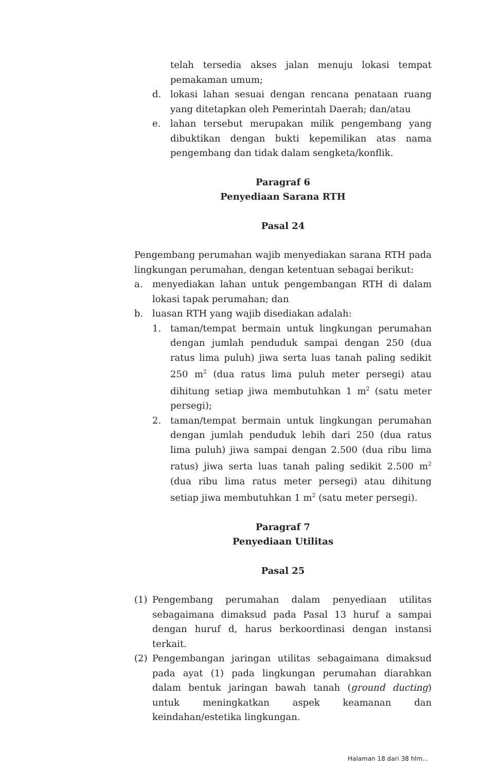telah tersedia akses jalan menuju lokasi tempat pemakaman umum;
d. lokasi lahan sesuai dengan rencana penataan ruang yang ditetapkan oleh Pemerintah Daerah; dan/atau
e. lahan tersebut merupakan milik pengembang yang dibuktikan dengan bukti kepemilikan atas nama pengembang dan tidak dalam sengketa/konflik.
Paragraf 6
Penyediaan Sarana RTH
Pasal 24
Pengembang perumahan wajib menyediakan sarana RTH pada lingkungan perumahan, dengan ketentuan sebagai berikut:
a. menyediakan lahan untuk pengembangan RTH di dalam lokasi tapak perumahan; dan
b. luasan RTH yang wajib disediakan adalah:
1. taman/tempat bermain untuk lingkungan perumahan dengan jumlah penduduk sampai dengan 250 (dua ratus lima puluh) jiwa serta luas tanah paling sedikit 250 m<sup>2</sup> (dua ratus lima puluh meter persegi) atau dihitung setiap jiwa membutuhkan 1 m<sup>2</sup> (satu meter persegi);
2. taman/tempat bermain untuk lingkungan perumahan dengan jumlah penduduk lebih dari 250 (dua ratus lima puluh) jiwa sampai dengan 2.500 (dua ribu lima ratus) jiwa serta luas tanah paling sedikit 2.500 m<sup>2</sup> (dua ribu lima ratus meter persegi) atau dihitung setiap jiwa membutuhkan 1 m<sup>2</sup> (satu meter persegi).
Paragraf 7
Penyediaan Utilitas
Pasal 25
(1) Pengembang perumahan dalam penyediaan utilitas sebagaimana dimaksud pada Pasal 13 huruf a sampai dengan huruf d, harus berkoordinasi dengan instansi terkait.
(2) Pengembangan jaringan utilitas sebagaimana dimaksud pada ayat (1) pada lingkungan perumahan diarahkan dalam bentuk jaringan bawah tanah (ground ducting) untuk meningkatkan aspek keamanan dan keindahan/estetika lingkungan.
Halaman 18 dari 38 hlm...